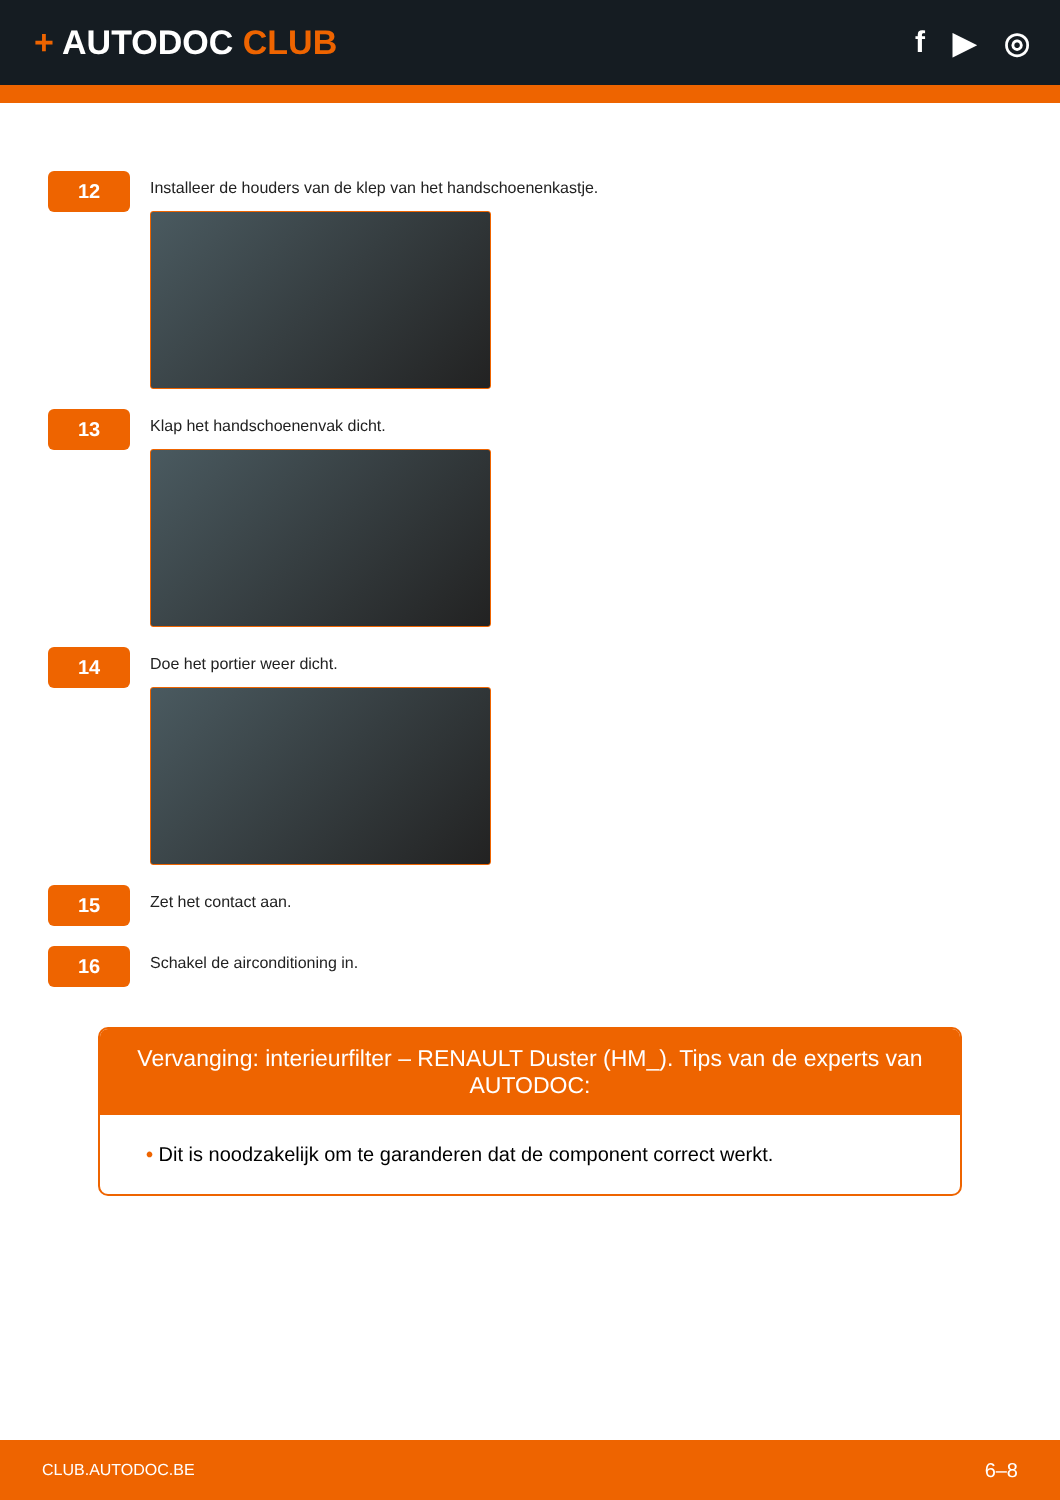+ AUTODOC CLUB f ▶ ◎
12
Installeer de houders van de klep van het handschoenenkastje.
13
Klap het handschoenenvak dicht.
14
Doe het portier weer dicht.
15
Zet het contact aan.
16
Schakel de airconditioning in.
Vervanging: interieurfilter – RENAULT Duster (HM_). Tips van de experts van AUTODOC:
• Dit is noodzakelijk om te garanderen dat de component correct werkt.
CLUB.AUTODOC.BE 6–8